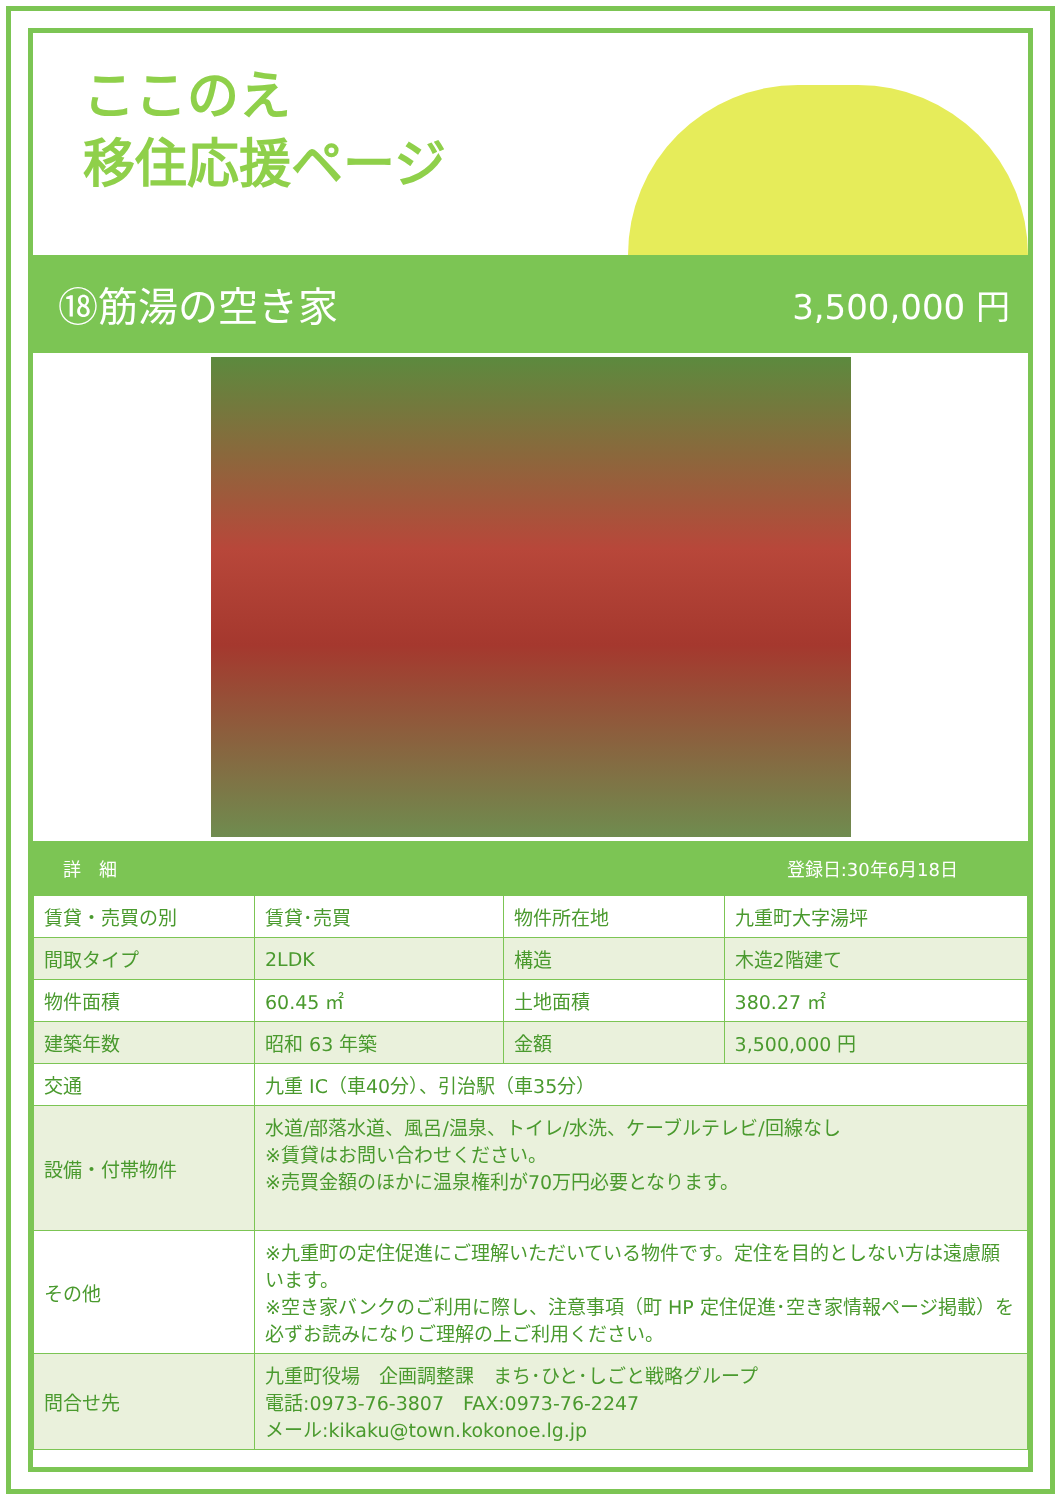ここのえ
移住応援ページ
⑱筋湯の空き家
3,500,000 円
詳　細 登録日:30年6月18日
| 賃貸・売買の別 | 賃貸･売買 | 物件所在地 | 九重町大字湯坪 |
| 間取タイプ | 2LDK | 構造 | 木造2階建て |
| 物件面積 | 60.45 ㎡ | 土地面積 | 380.27 ㎡ |
| 建築年数 | 昭和 63 年築 | 金額 | 3,500,000 円 |
| 交通 | 九重 IC（車40分）、引治駅（車35分） | | |
| 設備・付帯物件 | 水道/部落水道、風呂/温泉、トイレ/水洗、ケーブルテレビ/回線なし ※賃貸はお問い合わせください。 ※売買金額のほかに温泉権利が70万円必要となります。 | | |
| その他 | ※九重町の定住促進にご理解いただいている物件です。定住を目的としない方は遠慮願います。 ※空き家バンクのご利用に際し、注意事項（町 HP 定住促進･空き家情報ページ掲載）を必ずお読みになりご理解の上ご利用ください。 | | |
| 問合せ先 | 九重町役場 企画調整課 まち･ひと･しごと戦略グループ 電話:0973-76-3807 FAX:0973-76-2247 メール:kikaku@town.kokonoe.lg.jp | | |